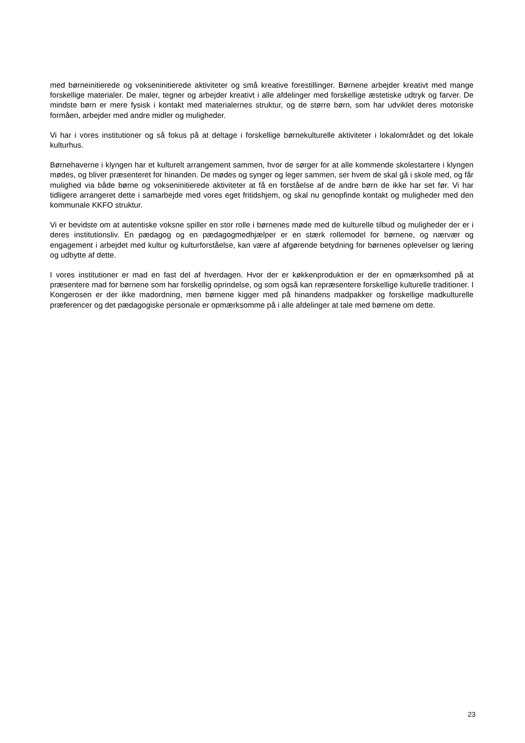med børneinitierede og vokseninitierede aktiviteter og små kreative forestillinger. Børnene arbejder kreativt med mange forskellige materialer. De maler, tegner og arbejder kreativt i alle afdelinger med forskellige æstetiske udtryk og farver. De mindste børn er mere fysisk i kontakt med materialernes struktur, og de større børn, som har udviklet deres motoriske formåen, arbejder med andre midler og muligheder.
Vi har i vores institutioner og så fokus på at deltage i forskellige børnekulturelle aktiviteter i lokalområdet og det lokale kulturhus.
Børnehaverne i klyngen har et kulturelt arrangement sammen, hvor de sørger for at alle kommende skolestartere i klyngen mødes, og bliver præsenteret for hinanden. De mødes og synger og leger sammen, ser hvem de skal gå i skole med, og får mulighed via både børne og vokseninitierede aktiviteter at få en forståelse af de andre børn de ikke har set før. Vi har tidligere arrangeret dette i samarbejde med vores eget fritidshjem, og skal nu genopfinde kontakt og muligheder med den kommunale KKFO struktur.
Vi er bevidste om at autentiske voksne spiller en stor rolle i børnenes møde med de kulturelle tilbud og muligheder der er i deres institutionsliv. En pædagog og en pædagogmedhjælper er en stærk rollemodel for børnene, og nærvær og engagement i arbejdet med kultur og kulturforståelse, kan være af afgørende betydning for børnenes oplevelser og læring og udbytte af dette.
I vores institutioner er mad en fast del af hverdagen. Hvor der er køkkenproduktion er der en opmærksomhed på at præsentere mad for børnene som har forskellig oprindelse, og som også kan repræsentere forskellige kulturelle traditioner. I Kongerosen er der ikke madordning, men børnene kigger med på hinandens madpakker og forskellige madkulturelle præferencer og det pædagogiske personale er opmærksomme på i alle afdelinger at tale med børnene om dette.
23